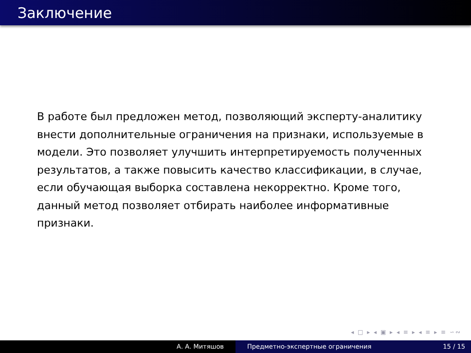Заключение
В работе был предложен метод, позволяющий эксперту-аналитику внести дополнительные ограничения на признаки, используемые в модели. Это позволяет улучшить интерпретируемость полученных результатов, а также повысить качество классификации, в случае, если обучающая выборка составлена некорректно. Кроме того, данный метод позволяет отбирать наиболее информативные признаки.
◂ □ ▸ ◂ ▣ ▸ ◂ ≡ ▸ ◂ ≡ ▸ ≡ ∽∾
А. А. Митяшов Предметно-экспертные ограничения
15 / 15